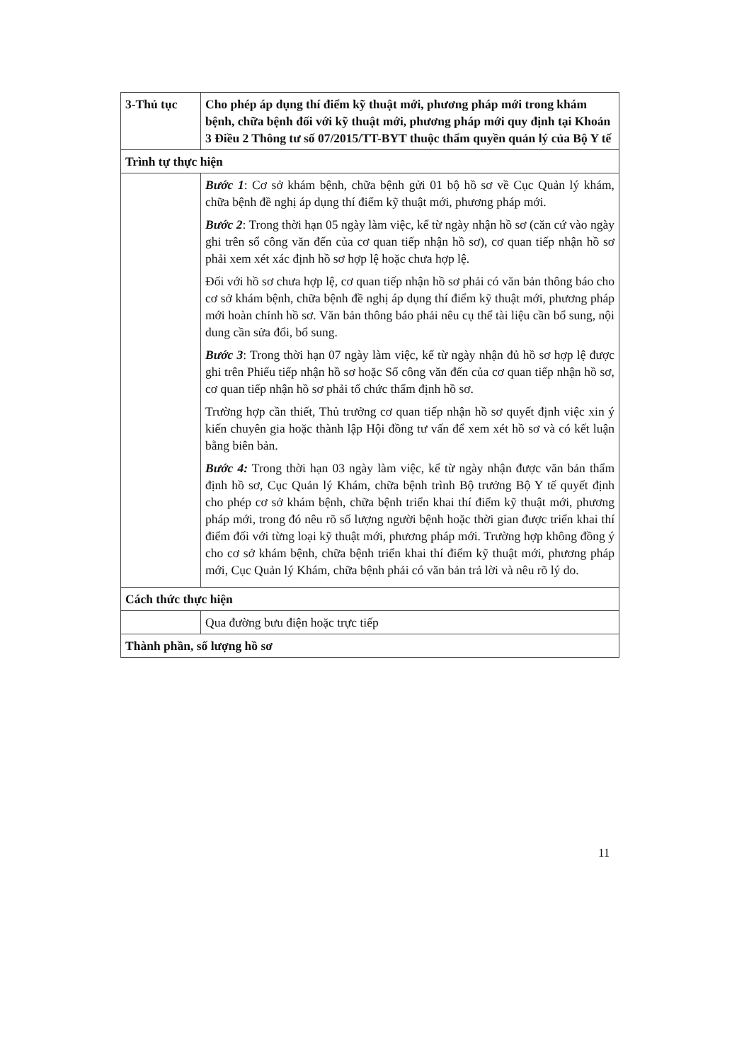| 3-Thủ tục | Cho phép áp dụng thí điểm kỹ thuật mới, phương pháp mới trong khám bệnh, chữa bệnh đối với kỹ thuật mới, phương pháp mới quy định tại Khoản 3 Điều 2 Thông tư số 07/2015/TT-BYT thuộc thẩm quyền quản lý của Bộ Y tế |
| Trình tự thực hiện | |
| | Bước 1 : Cơ sở khám bệnh, chữa bệnh gửi 01 bộ hồ sơ về Cục Quản lý khám, chữa bệnh đề nghị áp dụng thí điểm kỹ thuật mới, phương pháp mới. Bước 2 : Trong thời hạn 05 ngày làm việc, kể từ ngày nhận hồ sơ (căn cứ vào ngày ghi trên sổ công văn đến của cơ quan tiếp nhận hồ sơ), cơ quan tiếp nhận hồ sơ phải xem xét xác định hồ sơ hợp lệ hoặc chưa hợp lệ. Đối với hồ sơ chưa hợp lệ, cơ quan tiếp nhận hồ sơ phải có văn bản thông báo cho cơ sở khám bệnh, chữa bệnh đề nghị áp dụng thí điểm kỹ thuật mới, phương pháp mới hoàn chỉnh hồ sơ. Văn bản thông báo phải nêu cụ thể tài liệu cần bổ sung, nội dung cần sửa đổi, bổ sung. Bước 3 : Trong thời hạn 07 ngày làm việc, kể từ ngày nhận đủ hồ sơ hợp lệ được ghi trên Phiếu tiếp nhận hồ sơ hoặc Sổ công văn đến của cơ quan tiếp nhận hồ sơ, cơ quan tiếp nhận hồ sơ phải tổ chức thẩm định hồ sơ. Trường hợp cần thiết, Thủ trưởng cơ quan tiếp nhận hồ sơ quyết định việc xin ý kiến chuyên gia hoặc thành lập Hội đồng tư vấn để xem xét hồ sơ và có kết luận bằng biên bản. Bước 4: Trong thời hạn 03 ngày làm việc, kể từ ngày nhận được văn bản thẩm định hồ sơ, Cục Quản lý Khám, chữa bệnh trình Bộ trưởng Bộ Y tế quyết định cho phép cơ sở khám bệnh, chữa bệnh triển khai thí điểm kỹ thuật mới, phương pháp mới, trong đó nêu rõ số lượng người bệnh hoặc thời gian được triển khai thí điểm đối với từng loại kỹ thuật mới, phương pháp mới. Trường hợp không đồng ý cho cơ sở khám bệnh, chữa bệnh triển khai thí điểm kỹ thuật mới, phương pháp mới, Cục Quản lý Khám, chữa bệnh phải có văn bản trả lời và nêu rõ lý do. |
| Cách thức thực hiện | |
| | Qua đường bưu điện hoặc trực tiếp |
| Thành phần, số lượng hồ sơ | |
11